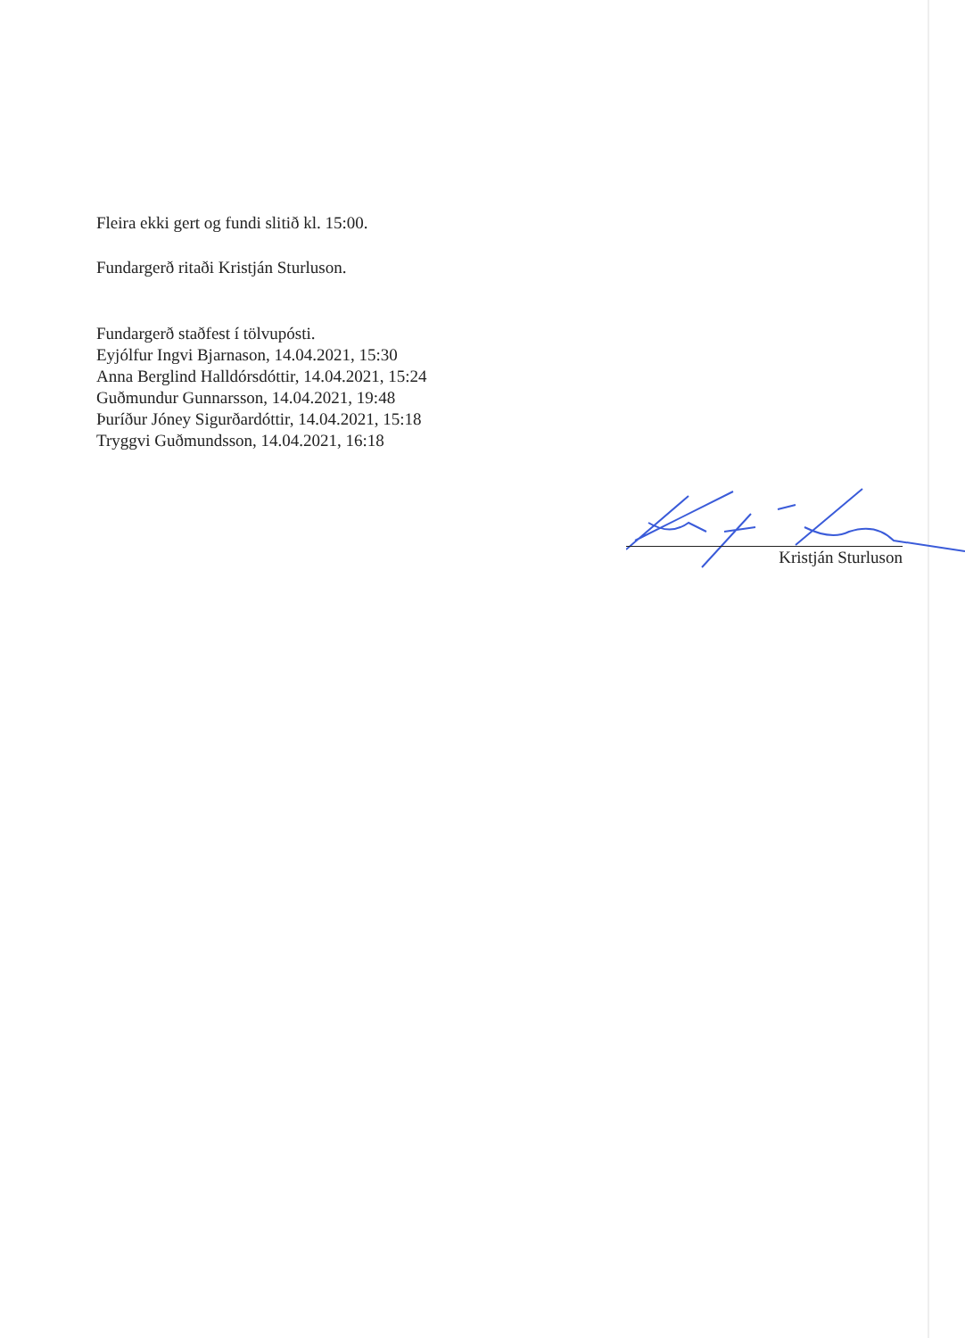Fleira ekki gert og fundi slitið kl. 15:00.
Fundargerð ritaði Kristján Sturluson.
Fundargerð staðfest í tölvupósti.
Eyjólfur Ingvi Bjarnason, 14.04.2021, 15:30
Anna Berglind Halldórsdóttir, 14.04.2021, 15:24
Guðmundur Gunnarsson, 14.04.2021, 19:48
Þuríður Jóney Sigurðardóttir, 14.04.2021, 15:18
Tryggvi Guðmundsson, 14.04.2021, 16:18
Kristján Sturluson